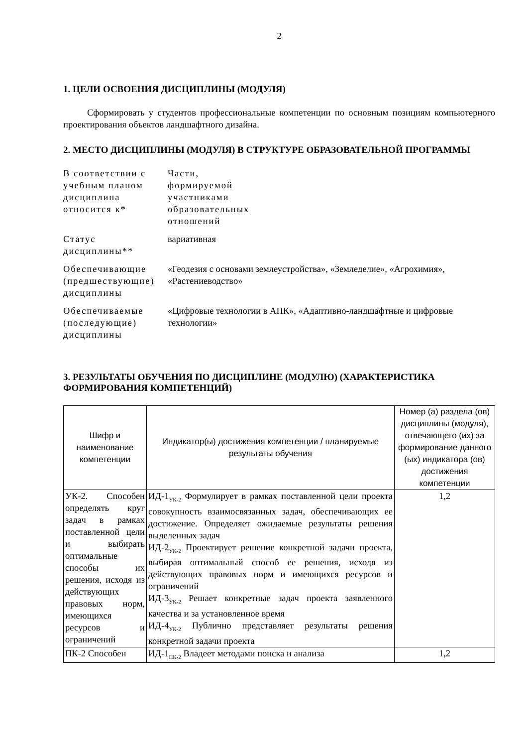2
1. ЦЕЛИ ОСВОЕНИЯ ДИСЦИПЛИНЫ (МОДУЛЯ)
Сформировать у студентов профессиональные компетенции по основным позициям компьютерного проектирования объектов ландшафтного дизайна.
2. МЕСТО ДИСЦИПЛИНЫ (МОДУЛЯ) В СТРУКТУРЕ ОБРАЗОВАТЕЛЬНОЙ ПРОГРАММЫ
| В соответствии с учебным планом дисциплина относится к* | Части, формируемой участниками образовательных отношений |
| Статус дисциплины** | вариативная |
| Обеспечивающие (предшествующие) дисциплины | «Геодезия с основами землеустройства», «Земледелие», «Агрохимия», «Растениеводство» |
| Обеспечиваемые (последующие) дисциплины | «Цифровые технологии в АПК», «Адаптивно-ландшафтные и цифровые технологии» |
3. РЕЗУЛЬТАТЫ ОБУЧЕНИЯ ПО ДИСЦИПЛИНЕ (МОДУЛЮ) (ХАРАКТЕРИСТИКА ФОРМИРОВАНИЯ КОМПЕТЕНЦИЙ)
| Шифр и наименование компетенции | Индикатор(ы) достижения компетенции / планируемые результаты обучения | Номер (а) раздела (ов) дисциплины (модуля), отвечающего (их) за формирование данного (ых) индикатора (ов) достижения компетенции |
| --- | --- | --- |
| УК-2. Способен определять круг задач в рамках поставленной цели и выбирать оптимальные способы их решения, исходя из действующих правовых норм, имеющихся ресурсов и ограничений | ИД-1<sub>УК-2</sub> Формулирует в рамках поставленной цели проекта совокупность взаимосвязанных задач, обеспечивающих ее достижение. Определяет ожидаемые результаты решения выделенных задач ИД-2<sub>УК-2</sub> Проектирует решение конкретной задачи проекта, выбирая оптимальный способ ее решения, исходя из действующих правовых норм и имеющихся ресурсов и ограничений ИД-3<sub>УК-2</sub> Решает конкретные задач проекта заявленного качества и за установленное время ИД-4<sub>УК-2</sub> Публично представляет результаты решения конкретной задачи проекта | 1,2 |
| ПК-2 Способен | ИД-1<sub>ПК-2</sub> Владеет методами поиска и анализа | 1,2 |